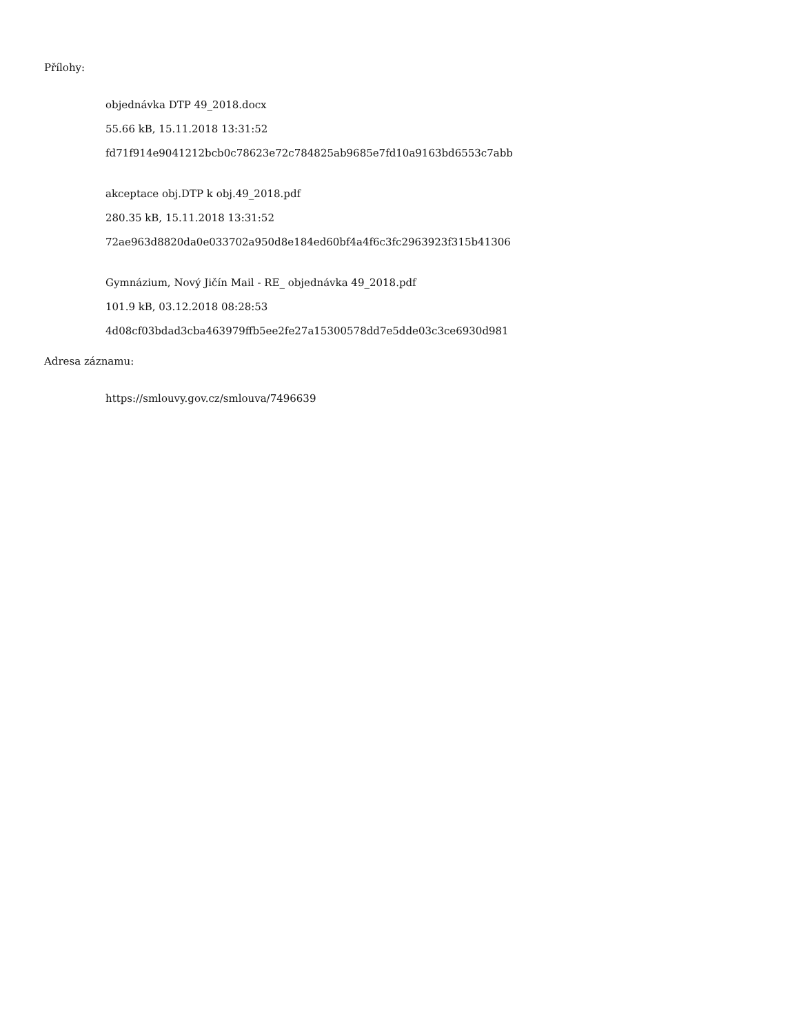Přílohy:
objednávka DTP 49_2018.docx
55.66 kB, 15.11.2018 13:31:52
fd71f914e9041212bcb0c78623e72c784825ab9685e7fd10a9163bd6553c7abb
akceptace obj.DTP k obj.49_2018.pdf
280.35 kB, 15.11.2018 13:31:52
72ae963d8820da0e033702a950d8e184ed60bf4a4f6c3fc2963923f315b41306
Gymnázium, Nový Jičín Mail - RE_ objednávka 49_2018.pdf
101.9 kB, 03.12.2018 08:28:53
4d08cf03bdad3cba463979ffb5ee2fe27a15300578dd7e5dde03c3ce6930d981
Adresa záznamu:
https://smlouvy.gov.cz/smlouva/7496639